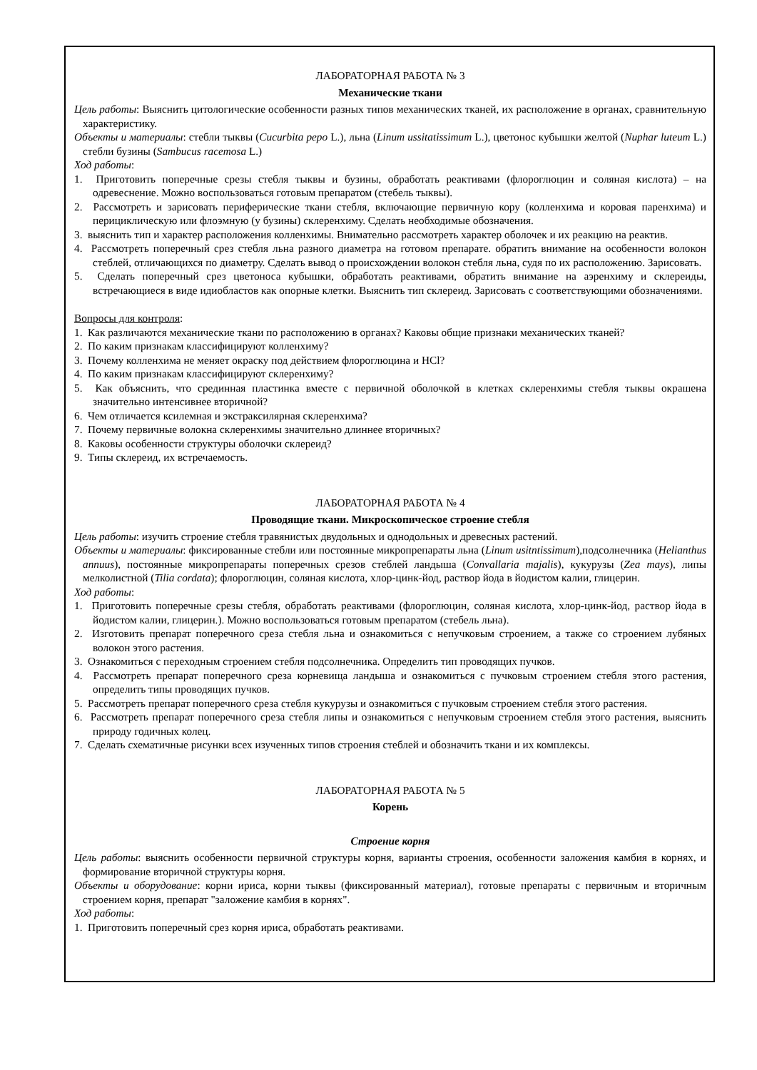ЛАБОРАТОРНАЯ РАБОТА № 3
Механические ткани
Цель работы: Выяснить цитологические особенности разных типов механических тканей, их расположение в органах, сравнительную характеристику.
Объекты и материалы: стебли тыквы (Cucurbita pepo L.), льна (Linum ussitatissimum L.), цветонос кубышки желтой (Nuphar luteum L.) стебли бузины (Sambucus racemosa L.)
Ход работы:
1. Приготовить поперечные срезы стебля тыквы и бузины, обработать реактивами (флороглюцин и соляная кислота) – на одревеснение. Можно воспользоваться готовым препаратом (стебель тыквы).
2. Рассмотреть и зарисовать периферические ткани стебля, включающие первичную кору (колленхима и коровая паренхима) и перициклическую или флоэмную (у бузины) склеренхиму. Сделать необходимые обозначения.
3. выяснить тип и характер расположения колленхимы. Внимательно рассмотреть характер оболочек и их реакцию на реактив.
4. Рассмотреть поперечный срез стебля льна разного диаметра на готовом препарате. обратить внимание на особенности волокон стеблей, отличающихся по диаметру. Сделать вывод о происхождении волокон стебля льна, судя по их расположению. Зарисовать.
5. Сделать поперечный срез цветоноса кубышки, обработать реактивами, обратить внимание на аэренхиму и склереиды, встречающиеся в виде идиобластов как опорные клетки. Выяснить тип склереид. Зарисовать с соответствующими обозначениями.
Вопросы для контроля:
1. Как различаются механические ткани по расположению в органах? Каковы общие признаки механических тканей?
2. По каким признакам классифицируют колленхиму?
3. Почему колленхима не меняет окраску под действием флороглюцина и HCl?
4. По каким признакам классифицируют склеренхиму?
5. Как объяснить, что срединная пластинка вместе с первичной оболочкой в клетках склеренхимы стебля тыквы окрашена значительно интенсивнее вторичной?
6. Чем отличается ксилемная и экстраксилярная склеренхима?
7. Почему первичные волокна склеренхимы значительно длиннее вторичных?
8. Каковы особенности структуры оболочки склереид?
9. Типы склереид, их встречаемость.
ЛАБОРАТОРНАЯ РАБОТА № 4
Проводящие ткани. Микроскопическое строение стебля
Цель работы: изучить строение стебля травянистых двудольных и однодольных и древесных растений.
Объекты и материалы: фиксированные стебли или постоянные микропрепараты льна (Linum usitntissimum),подсолнечника (Helianthus annuus), постоянные микропрепараты поперечных срезов стеблей ландыша (Convallaria majalis), кукурузы (Zea mays), липы мелколистной (Tilia cordata); флороглюцин, соляная кислота, хлор-цинк-йод, раствор йода в йодистом калии, глицерин.
Ход работы:
1. Приготовить поперечные срезы стебля, обработать реактивами (флороглюцин, соляная кислота, хлор-цинк-йод, раствор йода в йодистом калии, глицерин.). Можно воспользоваться готовым препаратом (стебель льна).
2. Изготовить препарат поперечного среза стебля льна и ознакомиться с непучковым строением, а также со строением лубяных волокон этого растения.
3. Ознакомиться с переходным строением стебля подсолнечника. Определить тип проводящих пучков.
4. Рассмотреть препарат поперечного среза корневища ландыша и ознакомиться с пучковым строением стебля этого растения, определить типы проводящих пучков.
5. Рассмотреть препарат поперечного среза стебля кукурузы и ознакомиться с пучковым строением стебля этого растения.
6. Рассмотреть препарат поперечного среза стебля липы и ознакомиться с непучковым строением стебля этого растения, выяснить природу годичных колец.
7. Сделать схематичные рисунки всех изученных типов строения стеблей и обозначить ткани и их комплексы.
ЛАБОРАТОРНАЯ РАБОТА № 5
Корень
Строение корня
Цель работы: выяснить особенности первичной структуры корня, варианты строения, особенности заложения камбия в корнях, и формирование вторичной структуры корня.
Объекты и оборудование: корни ириса, корни тыквы (фиксированный материал), готовые препараты с первичным и вторичным строением корня, препарат "заложение камбия в корнях".
Ход работы:
1. Приготовить поперечный срез корня ириса, обработать реактивами.